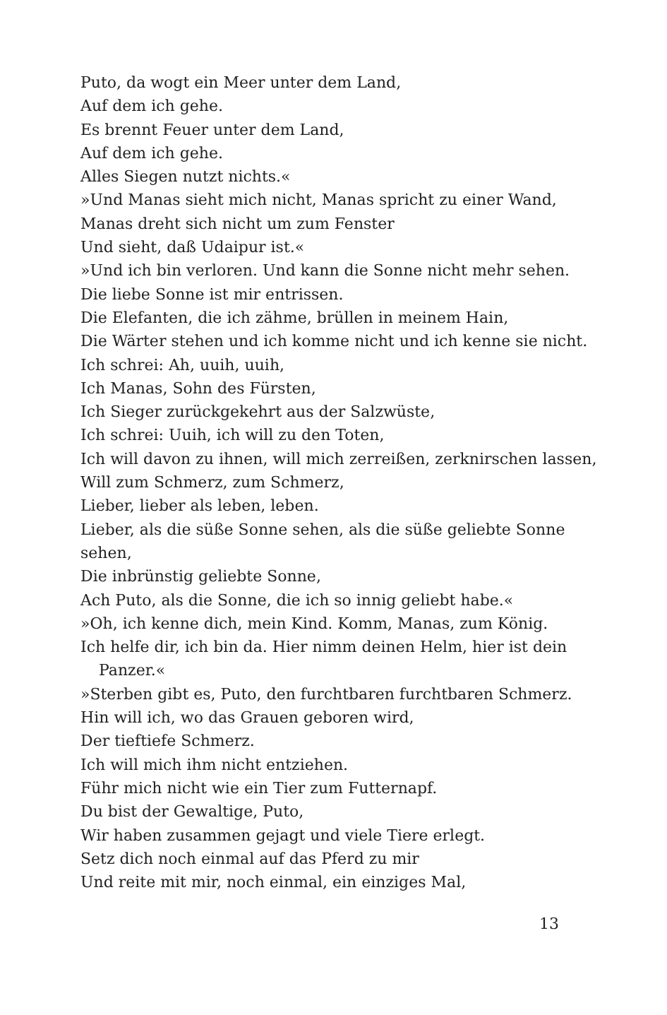Puto, da wogt ein Meer unter dem Land,
Auf dem ich gehe.
Es brennt Feuer unter dem Land,
Auf dem ich gehe.
Alles Siegen nutzt nichts.«
»Und Manas sieht mich nicht, Manas spricht zu einer Wand,
Manas dreht sich nicht um zum Fenster
Und sieht, daß Udaipur ist.«
»Und ich bin verloren. Und kann die Sonne nicht mehr sehen.
Die liebe Sonne ist mir entrissen.
Die Elefanten, die ich zähme, brüllen in meinem Hain,
Die Wärter stehen und ich komme nicht und ich kenne sie nicht.
Ich schrei: Ah, uuih, uuih,
Ich Manas, Sohn des Fürsten,
Ich Sieger zurückgekehrt aus der Salzwüste,
Ich schrei: Uuih, ich will zu den Toten,
Ich will davon zu ihnen, will mich zerreißen, zerknirschen lassen,
Will zum Schmerz, zum Schmerz,
Lieber, lieber als leben, leben.
Lieber, als die süße Sonne sehen, als die süße geliebte Sonne sehen,
Die inbrünstig geliebte Sonne,
Ach Puto, als die Sonne, die ich so innig geliebt habe.«
»Oh, ich kenne dich, mein Kind. Komm, Manas, zum König.
Ich helfe dir, ich bin da. Hier nimm deinen Helm, hier ist dein
Panzer.«
»Sterben gibt es, Puto, den furchtbaren furchtbaren Schmerz.
Hin will ich, wo das Grauen geboren wird,
Der tieftiefe Schmerz.
Ich will mich ihm nicht entziehen.
Führ mich nicht wie ein Tier zum Futternapf.
Du bist der Gewaltige, Puto,
Wir haben zusammen gejagt und viele Tiere erlegt.
Setz dich noch einmal auf das Pferd zu mir
Und reite mit mir, noch einmal, ein einziges Mal,
13